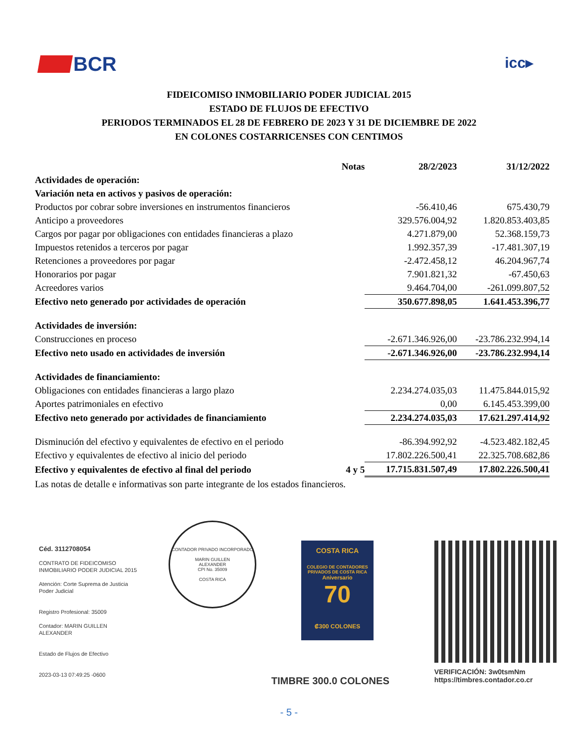BCR
icc▸
FIDEICOMISO INMOBILIARIO PODER JUDICIAL 2015
ESTADO DE FLUJOS DE EFECTIVO
PERIODOS TERMINADOS EL 28 DE FEBRERO DE 2023 Y 31 DE DICIEMBRE DE 2022
EN COLONES COSTARRICENSES CON CENTIMOS
| | Notas | 28/2/2023 | 31/12/2022 |
| --- | --- | --- | --- |
| Actividades de operación: | | | |
| Variación neta en activos y pasivos de operación: | | | |
| Productos por cobrar sobre inversiones en instrumentos financieros | | -56.410,46 | 675.430,79 |
| Anticipo a proveedores | | 329.576.004,92 | 1.820.853.403,85 |
| Cargos por pagar por obligaciones con entidades financieras a plazo | | 4.271.879,00 | 52.368.159,73 |
| Impuestos retenidos a terceros por pagar | | 1.992.357,39 | -17.481.307,19 |
| Retenciones a proveedores por pagar | | -2.472.458,12 | 46.204.967,74 |
| Honorarios por pagar | | 7.901.821,32 | -67.450,63 |
| Acreedores varios | | 9.464.704,00 | -261.099.807,52 |
| Efectivo neto generado por actividades de operación | | 350.677.898,05 | 1.641.453.396,77 |
| Actividades de inversión: | | | |
| Construcciones en proceso | | -2.671.346.926,00 | -23.786.232.994,14 |
| Efectivo neto usado en actividades de inversión | | -2.671.346.926,00 | -23.786.232.994,14 |
| Actividades de financiamiento: | | | |
| Obligaciones con entidades financieras a largo plazo | | 2.234.274.035,03 | 11.475.844.015,92 |
| Aportes patrimoniales en efectivo | | 0,00 | 6.145.453.399,00 |
| Efectivo neto generado por actividades de financiamiento | | 2.234.274.035,03 | 17.621.297.414,92 |
| Disminución del efectivo y equivalentes de efectivo en el periodo | | -86.394.992,92 | -4.523.482.182,45 |
| Efectivo y equivalentes de efectivo al inicio del periodo | | 17.802.226.500,41 | 22.325.708.682,86 |
| Efectivo y equivalentes de efectivo al final del periodo | 4 y 5 | 17.715.831.507,49 | 17.802.226.500,41 |
| Las notas de detalle e informativas son parte integrante de los estados financieros. | | | |
Céd. 3112708054
CONTRATO DE FIDEICOMISO
INMOBILIARIO PODER JUDICIAL 2015
Atención: Corte Suprema de Justicia
Poder Judicial
Registro Profesional: 35009
Contador: MARIN GUILLEN
ALEXANDER
Estado de Flujos de Efectivo
2023-03-13 07:49:25 -0600
CONTADOR PRIVADO INCORPORADO
MARIN GUILLEN
ALEXANDER
CPI No. 35009
COSTA RICA
COSTA RICA
COLEGIO DE CONTADORES PRIVADOS DE COSTA RICA
Aniversario
70
₡300 COLONES
TIMBRE 300.0 COLONES
VERIFICACIÓN: 3w0tsmNm
https://timbres.contador.co.cr
- 5 -